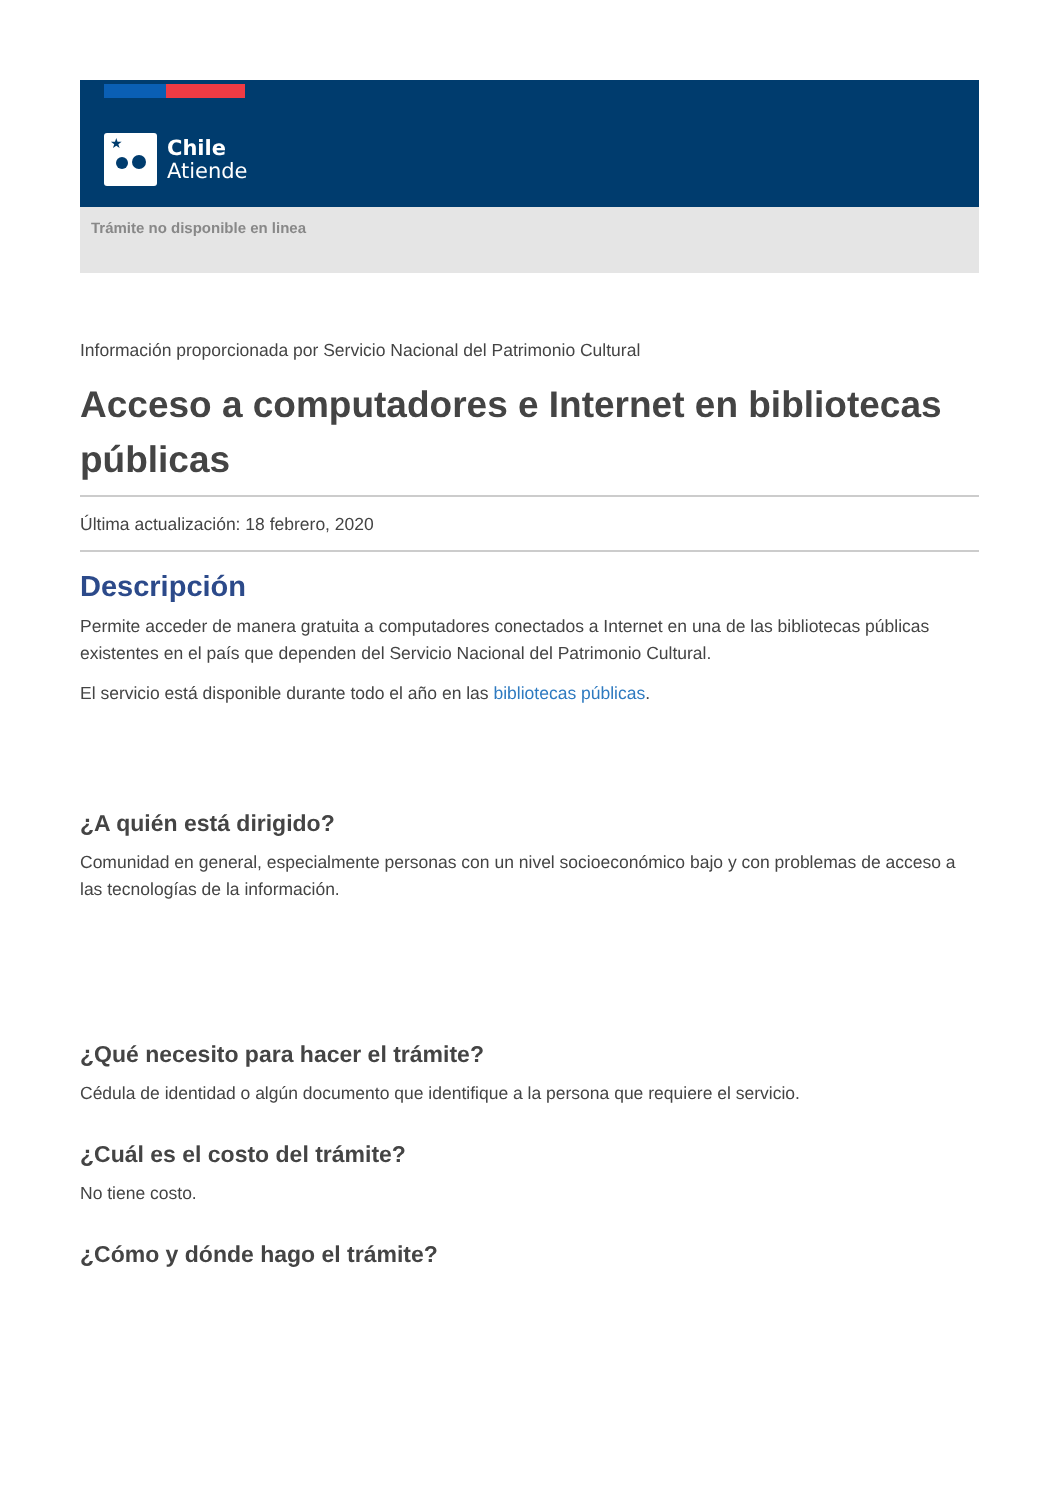★
Chile
Atiende
Trámite no disponible en linea
Información proporcionada por Servicio Nacional del Patrimonio Cultural
Acceso a computadores e Internet en bibliotecas públicas
Última actualización: 18 febrero, 2020
Descripción
Permite acceder de manera gratuita a computadores conectados a Internet en una de las bibliotecas públicas existentes en el país que dependen del Servicio Nacional del Patrimonio Cultural.
El servicio está disponible durante todo el año en las bibliotecas públicas.
¿A quién está dirigido?
Comunidad en general, especialmente personas con un nivel socioeconómico bajo y con problemas de acceso a las tecnologías de la información.
¿Qué necesito para hacer el trámite?
Cédula de identidad o algún documento que identifique a la persona que requiere el servicio.
¿Cuál es el costo del trámite?
No tiene costo.
¿Cómo y dónde hago el trámite?